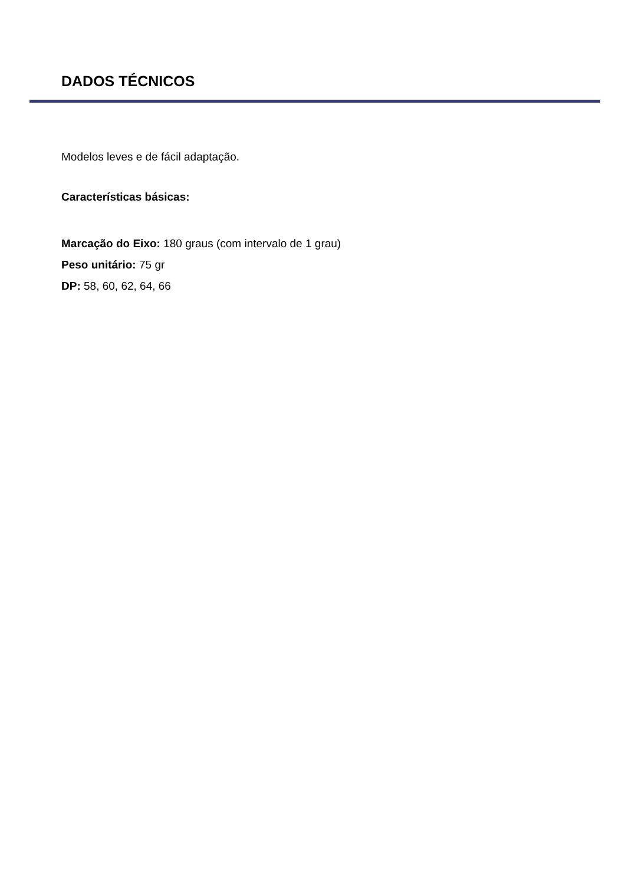DADOS TÉCNICOS
Modelos leves e de fácil adaptação.
Características básicas:
Marcação do Eixo: 180 graus (com intervalo de 1 grau)
Peso unitário: 75 gr
DP: 58, 60, 62, 64, 66